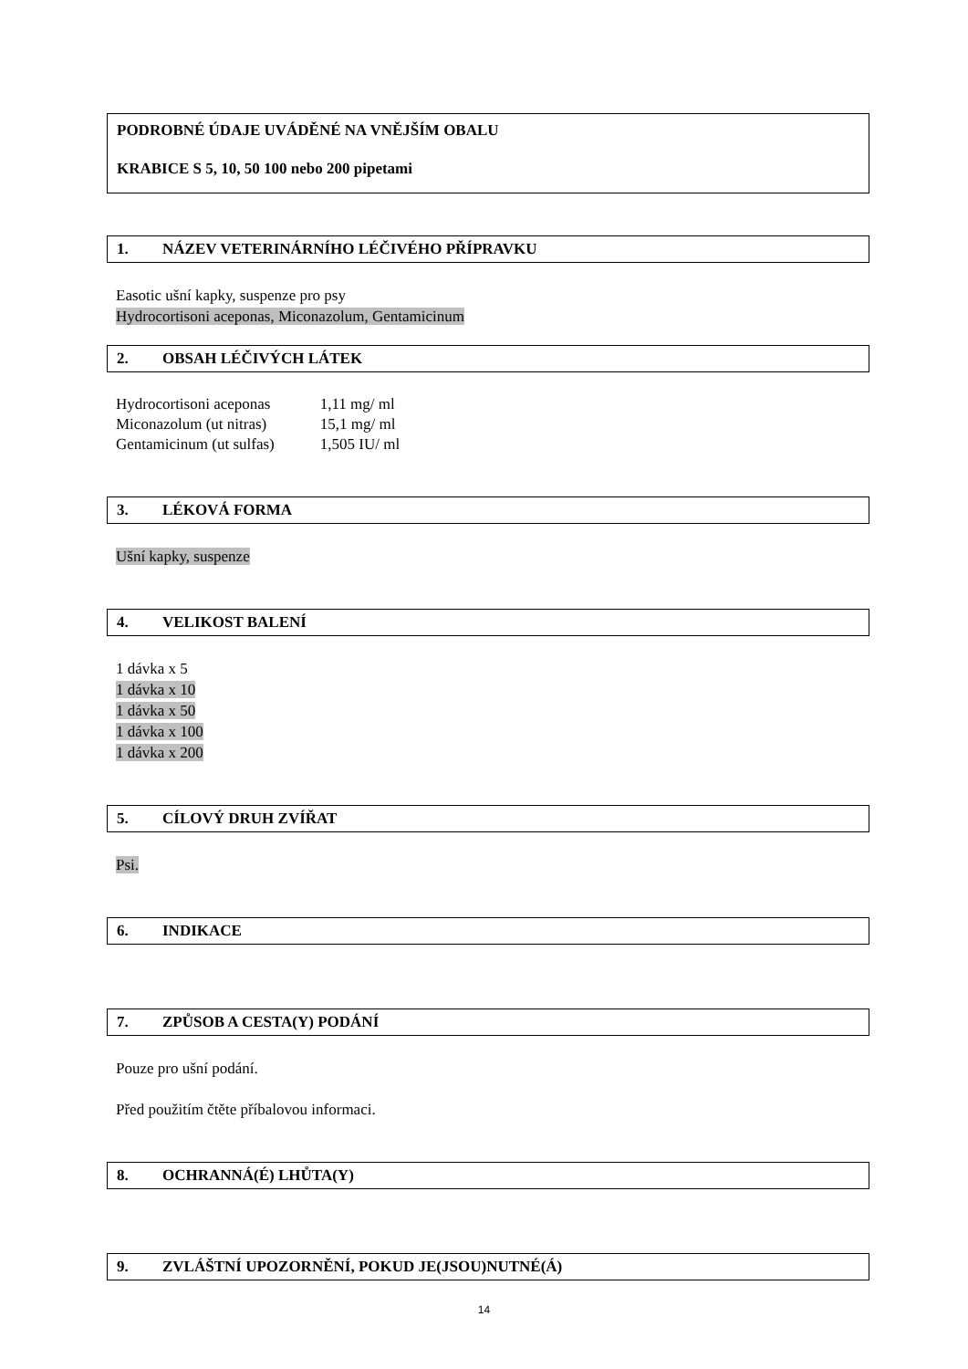PODROBNÉ ÚDAJE UVÁDĚNÉ NA VNĚJŠÍM OBALU
KRABICE S 5, 10, 50 100 nebo 200 pipetami
1. NÁZEV VETERINÁRNÍHO LÉČIVÉHO PŘÍPRAVKU
Easotic ušní kapky, suspenze pro psy
Hydrocortisoni aceponas, Miconazolum, Gentamicinum
2. OBSAH LÉČIVÝCH LÁTEK
| Hydrocortisoni aceponas | 1,11 mg/ ml |
| Miconazolum (ut nitras) | 15,1 mg/ ml |
| Gentamicinum (ut sulfas) | 1,505 IU/ ml |
3. LÉKOVÁ FORMA
Ušní kapky, suspenze
4. VELIKOST BALENÍ
1 dávka x 5
1 dávka x 10
1 dávka x 50
1 dávka x 100
1 dávka x 200
5. CÍLOVÝ DRUH ZVÍŘAT
Psi.
6. INDIKACE
7. ZPŮSOB A CESTA(Y) PODÁNÍ
Pouze pro ušní podání.
Před použitím čtěte příbalovou informaci.
8. OCHRANNÁ(É) LHŮTA(Y)
9. ZVLÁŠTNÍ UPOZORNĚNÍ, POKUD JE(JSOU)NUTNÉ(Á)
14